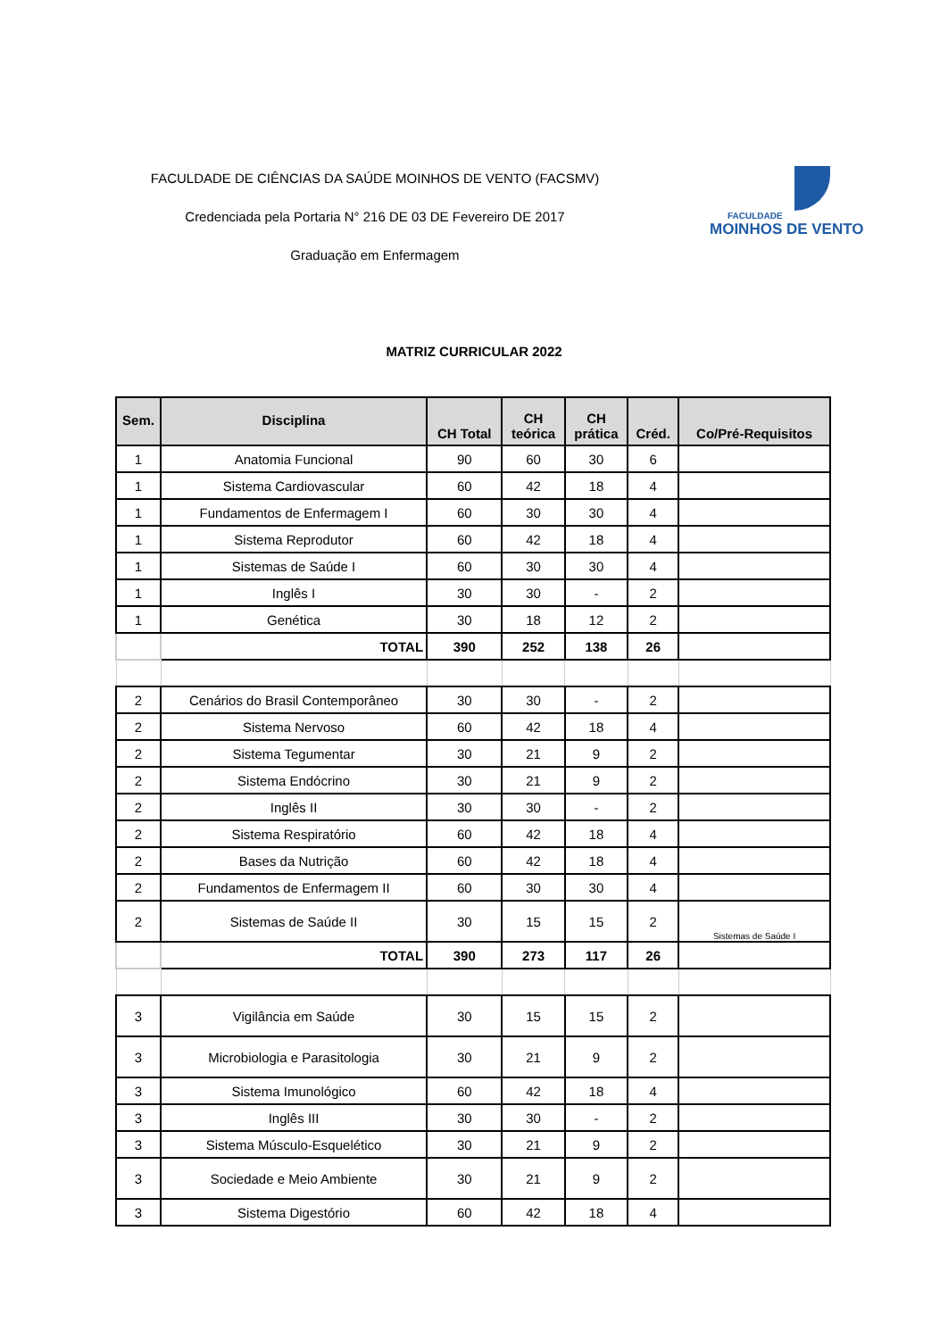FACULDADE DE CIÊNCIAS DA SAÚDE MOINHOS DE VENTO (FACSMV)
Credenciada pela Portaria N° 216 DE 03 DE Fevereiro DE 2017
Graduação em Enfermagem
FACULDADE
MOINHOS DE VENTO
MATRIZ CURRICULAR 2022
| Sem. | Disciplina | CH Total | CH teórica | CH prática | Créd. | Co/Pré-Requisitos |
| --- | --- | --- | --- | --- | --- | --- |
| 1 | Anatomia Funcional | 90 | 60 | 30 | 6 | |
| 1 | Sistema Cardiovascular | 60 | 42 | 18 | 4 | |
| 1 | Fundamentos de Enfermagem I | 60 | 30 | 30 | 4 | |
| 1 | Sistema Reprodutor | 60 | 42 | 18 | 4 | |
| 1 | Sistemas de Saúde I | 60 | 30 | 30 | 4 | |
| 1 | Inglês I | 30 | 30 | - | 2 | |
| 1 | Genética | 30 | 18 | 12 | 2 | |
| | TOTAL | 390 | 252 | 138 | 26 | |
| 2 | Cenários do Brasil Contemporâneo | 30 | 30 | - | 2 | |
| 2 | Sistema Nervoso | 60 | 42 | 18 | 4 | |
| 2 | Sistema Tegumentar | 30 | 21 | 9 | 2 | |
| 2 | Sistema Endócrino | 30 | 21 | 9 | 2 | |
| 2 | Inglês II | 30 | 30 | - | 2 | |
| 2 | Sistema Respiratório | 60 | 42 | 18 | 4 | |
| 2 | Bases da Nutrição | 60 | 42 | 18 | 4 | |
| 2 | Fundamentos de Enfermagem II | 60 | 30 | 30 | 4 | |
| 2 | Sistemas de Saúde II | 30 | 15 | 15 | 2 | Sistemas de Saúde I |
| | TOTAL | 390 | 273 | 117 | 26 | |
| 3 | Vigilância em Saúde | 30 | 15 | 15 | 2 | |
| 3 | Microbiologia e Parasitologia | 30 | 21 | 9 | 2 | |
| 3 | Sistema Imunológico | 60 | 42 | 18 | 4 | |
| 3 | Inglês III | 30 | 30 | - | 2 | |
| 3 | Sistema Músculo-Esquelético | 30 | 21 | 9 | 2 | |
| 3 | Sociedade e Meio Ambiente | 30 | 21 | 9 | 2 | |
| 3 | Sistema Digestório | 60 | 42 | 18 | 4 | |